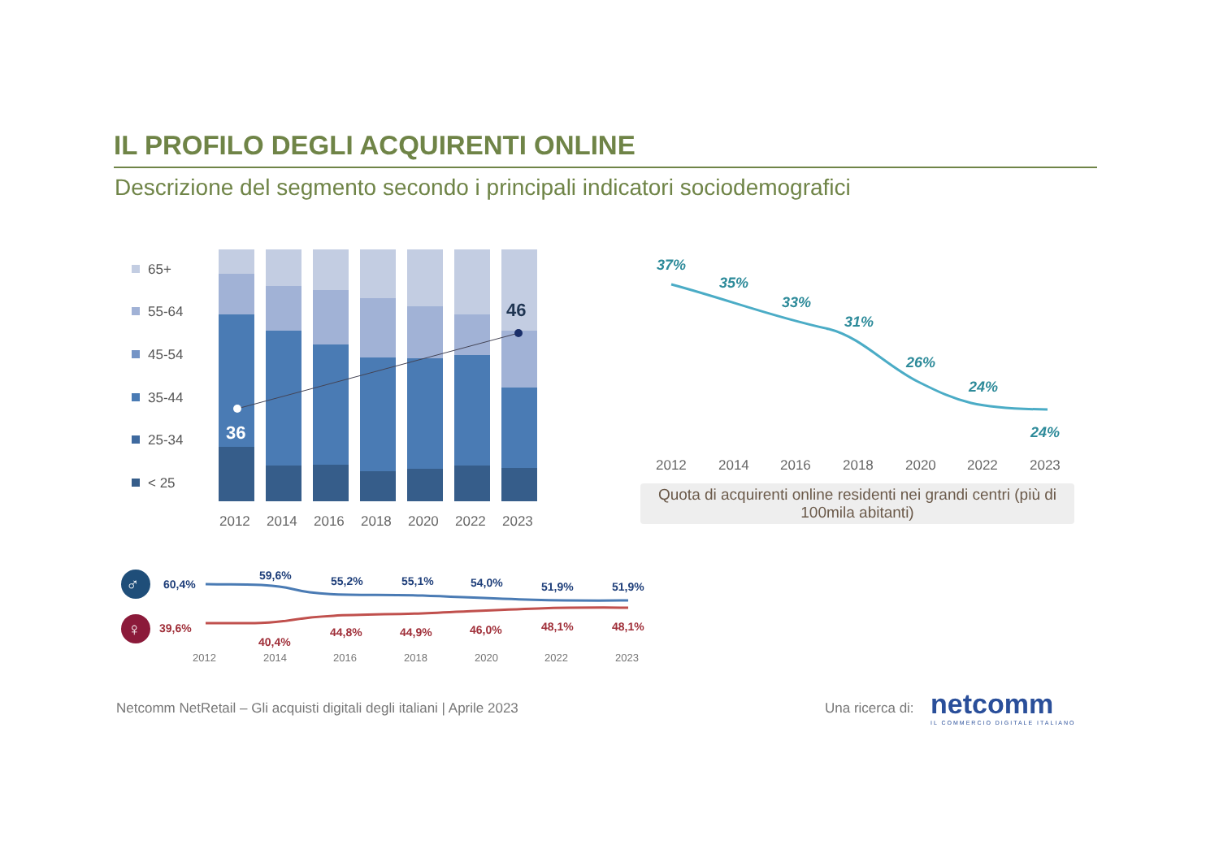IL PROFILO DEGLI ACQUIRENTI ONLINE
Descrizione del segmento secondo i principali indicatori sociodemografici
65+
55-64
45-54
35-44
25-34
< 25
36
46
2012
2014
2016
2018
2020
2022
2023
37%
35%
33%
31%
26%
24%
24%
2012
2014
2016
2018
2020
2022
2023
♂
♀
60,4%
59,6%
55,2%
55,1%
54,0%
51,9%
51,9%
39,6%
40,4%
44,8%
44,9%
46,0%
48,1%
48,1%
2012
2014
2016
2018
2020
2022
2023
Quota di acquirenti online residenti nei grandi centri (più di 100mila abitanti)
Netcomm NetRetail – Gli acquisti digitali degli italiani | Aprile 2023
Una ricerca di:
netcomm
IL COMMERCIO DIGITALE ITALIANO